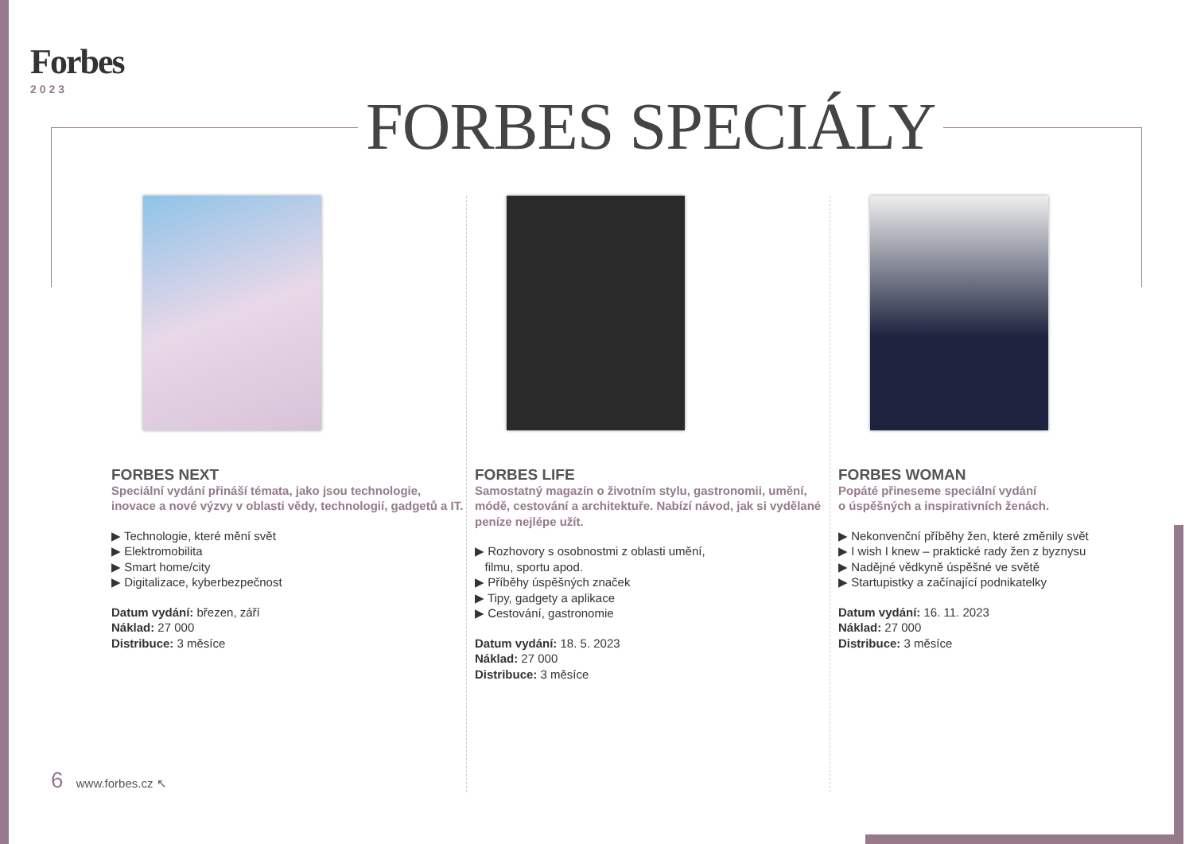Forbes
2023
FORBES SPECIÁLY
FORBES NEXT
Speciální vydání přináší témata, jako jsou technologie, inovace a nové výzvy v oblasti vědy, technologií, gadgetů a IT.
▶ Technologie, které mění svět
▶ Elektromobilita
▶ Smart home/city
▶ Digitalizace, kyberbezpečnost
Datum vydání: březen, září
Náklad: 27 000
Distribuce: 3 měsíce
FORBES LIFE
Samostatný magazín o životním stylu, gastronomii, umění, módě, cestování a architektuře. Nabízí návod, jak si vydělané peníze nejlépe užít.
▶ Rozhovory s osobnostmi z oblasti umění,
filmu, sportu apod.
▶ Příběhy úspěšných značek
▶ Tipy, gadgety a aplikace
▶ Cestování, gastronomie
Datum vydání: 18. 5. 2023
Náklad: 27 000
Distribuce: 3 měsíce
FORBES WOMAN
Popáté přineseme speciální vydání
o úspěšných a inspirativních ženách.
▶ Nekonvenční příběhy žen, které změnily svět
▶ I wish I knew – praktické rady žen z byznysu
▶ Nadějné vědkyně úspěšné ve světě
▶ Startupistky a začínající podnikatelky
Datum vydání: 16. 11. 2023
Náklad: 27 000
Distribuce: 3 měsíce
6 www.forbes.cz ↖